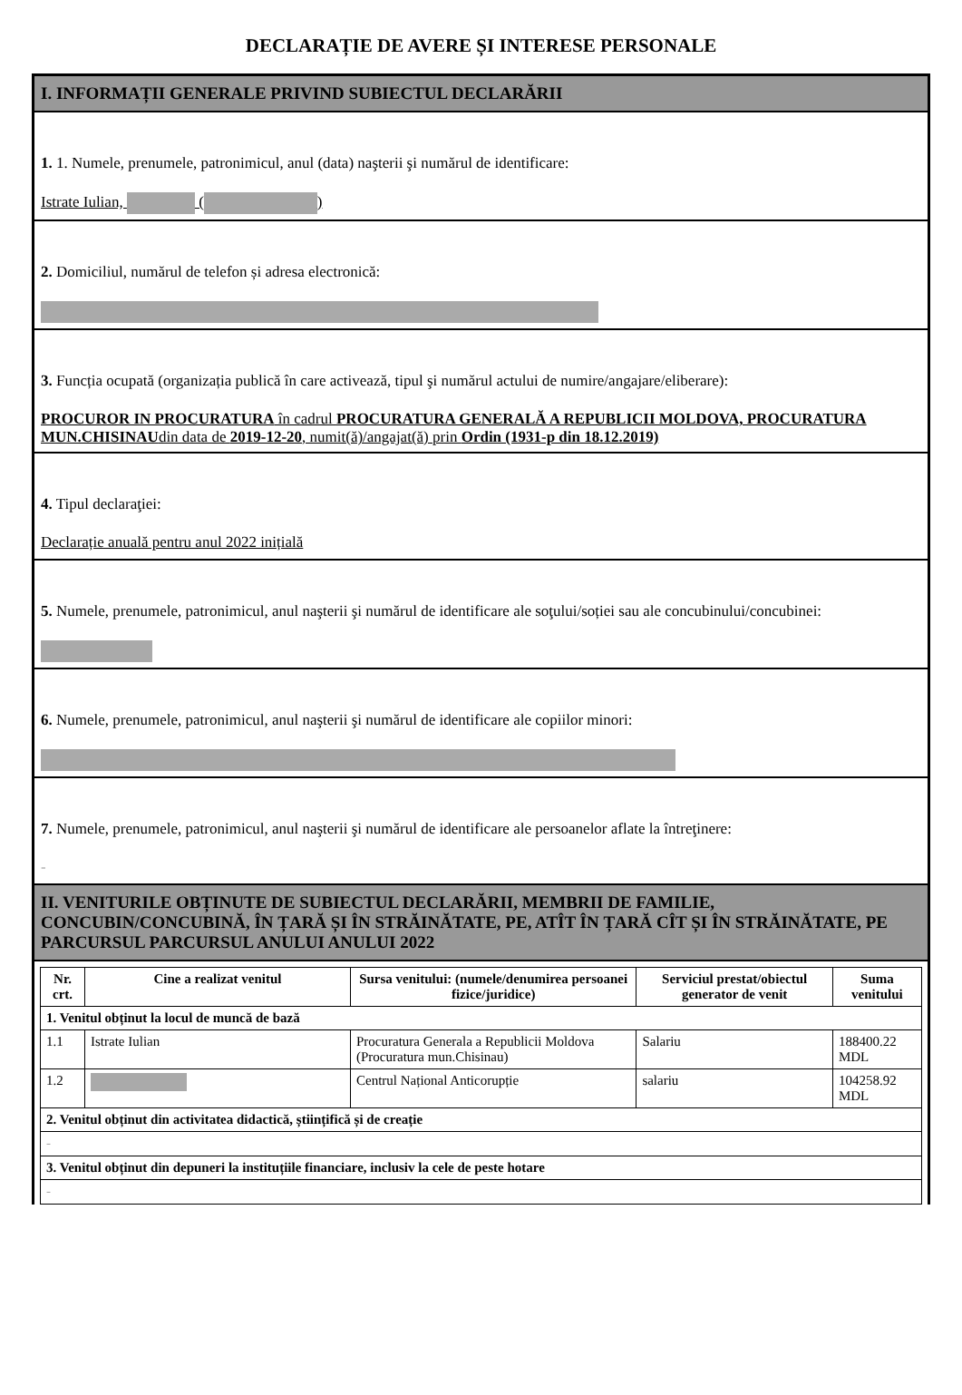DECLARAȚIE DE AVERE ȘI INTERESE PERSONALE
I. INFORMAȚII GENERALE PRIVIND SUBIECTUL DECLARĂRII
1. 1. Numele, prenumele, patronimicul, anul (data) naşterii şi numărul de identificare:
Istrate Iulian, ( )
2. Domiciliul, numărul de telefon și adresa electronică:
3. Funcția ocupată (organizația publică în care activează, tipul şi numărul actului de numire/angajare/eliberare):
PROCUROR IN PROCURATURA în cadrul PROCURATURA GENERALĂ A REPUBLICII MOLDOVA, PROCURATURA MUN.CHISINAUdin data de 2019-12-20, numit(ă)/angajat(ă) prin Ordin (1931-p din 18.12.2019)
4. Tipul declaraţiei:
Declarație anuală pentru anul 2022 inițială
5. Numele, prenumele, patronimicul, anul naşterii şi numărul de identificare ale soţului/soției sau ale concubinului/concubinei:
6. Numele, prenumele, patronimicul, anul naşterii şi numărul de identificare ale copiilor minori:
7. Numele, prenumele, patronimicul, anul naşterii şi numărul de identificare ale persoanelor aflate la întreţinere:
-
II. VENITURILE OBȚINUTE DE SUBIECTUL DECLARĂRII, MEMBRII DE FAMILIE, CONCUBIN/CONCUBINĂ, ÎN ȚARĂ ȘI ÎN STRĂINĂTATE, PE, ATÎT ÎN ȚARĂ CÎT ȘI ÎN STRĂINĂTATE, PE PARCURSUL PARCURSUL ANULUI ANULUI 2022
| Nr. crt. | Cine a realizat venitul | Sursa venitului: (numele/denumirea persoanei fizice/juridice) | Serviciul prestat/obiectul generator de venit | Suma venitului |
| --- | --- | --- | --- | --- |
| 1. Venitul obținut la locul de muncă de bază | | | | |
| 1.1 | Istrate Iulian | Procuratura Generala a Republicii Moldova (Procuratura mun.Chisinau) | Salariu | 188400.22 MDL |
| 1.2 | | Centrul Național Anticorupție | salariu | 104258.92 MDL |
| 2. Venitul obținut din activitatea didactică, științifică și de creație | | | | |
| - | | | | |
| 3. Venitul obținut din depuneri la instituțiile financiare, inclusiv la cele de peste hotare | | | | |
| - | | | | |